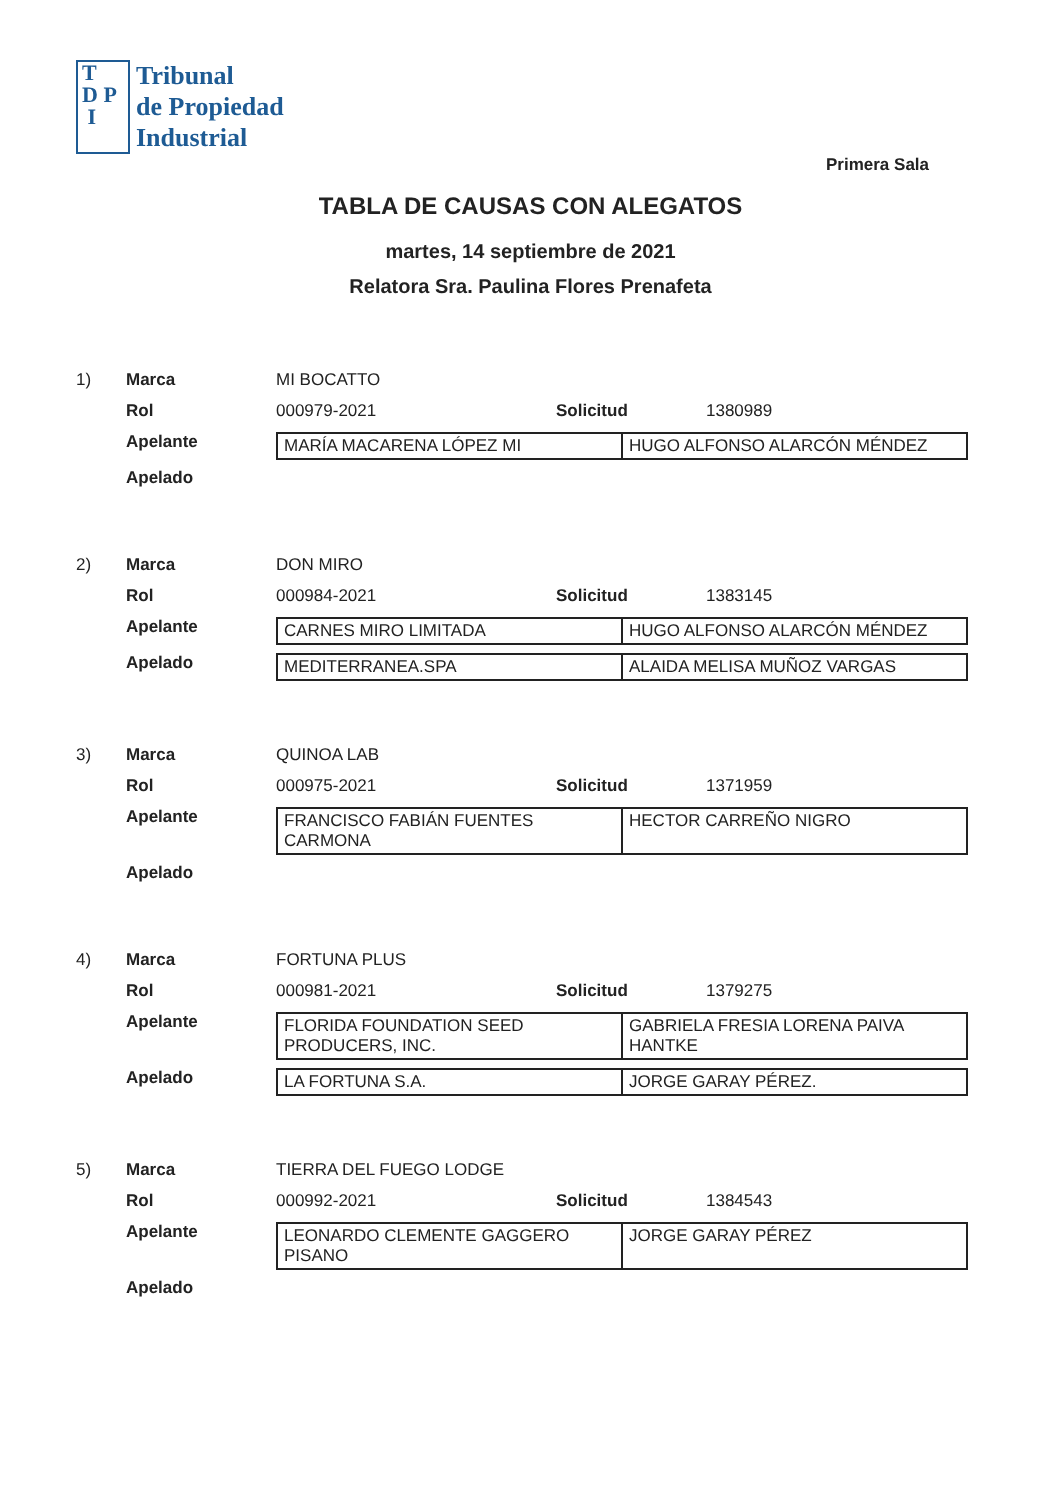T
D P
I
Tribunal
de Propiedad
Industrial
Primera Sala
TABLA DE CAUSAS CON ALEGATOS
martes, 14 septiembre de 2021
Relatora Sra. Paulina Flores Prenafeta
1) Marca MI BOCATTO
Rol 000979-2021 Solicitud 1380989
Apelante
| MARÍA MACARENA LÓPEZ MI | HUGO ALFONSO ALARCÓN MÉNDEZ |
Apelado
2) Marca DON MIRO
Rol 000984-2021 Solicitud 1383145
Apelante
| CARNES MIRO LIMITADA | HUGO ALFONSO ALARCÓN MÉNDEZ |
Apelado
| MEDITERRANEA.SPA | ALAIDA MELISA MUÑOZ VARGAS |
3) Marca QUINOA LAB
Rol 000975-2021 Solicitud 1371959
Apelante
| FRANCISCO FABIÁN FUENTES CARMONA | HECTOR CARREÑO NIGRO |
Apelado
4) Marca FORTUNA PLUS
Rol 000981-2021 Solicitud 1379275
Apelante
| FLORIDA FOUNDATION SEED PRODUCERS, INC. | GABRIELA FRESIA LORENA PAIVA HANTKE |
Apelado
| LA FORTUNA S.A. | JORGE GARAY PÉREZ. |
5) Marca TIERRA DEL FUEGO LODGE
Rol 000992-2021 Solicitud 1384543
Apelante
| LEONARDO CLEMENTE GAGGERO PISANO | JORGE GARAY PÉREZ |
Apelado